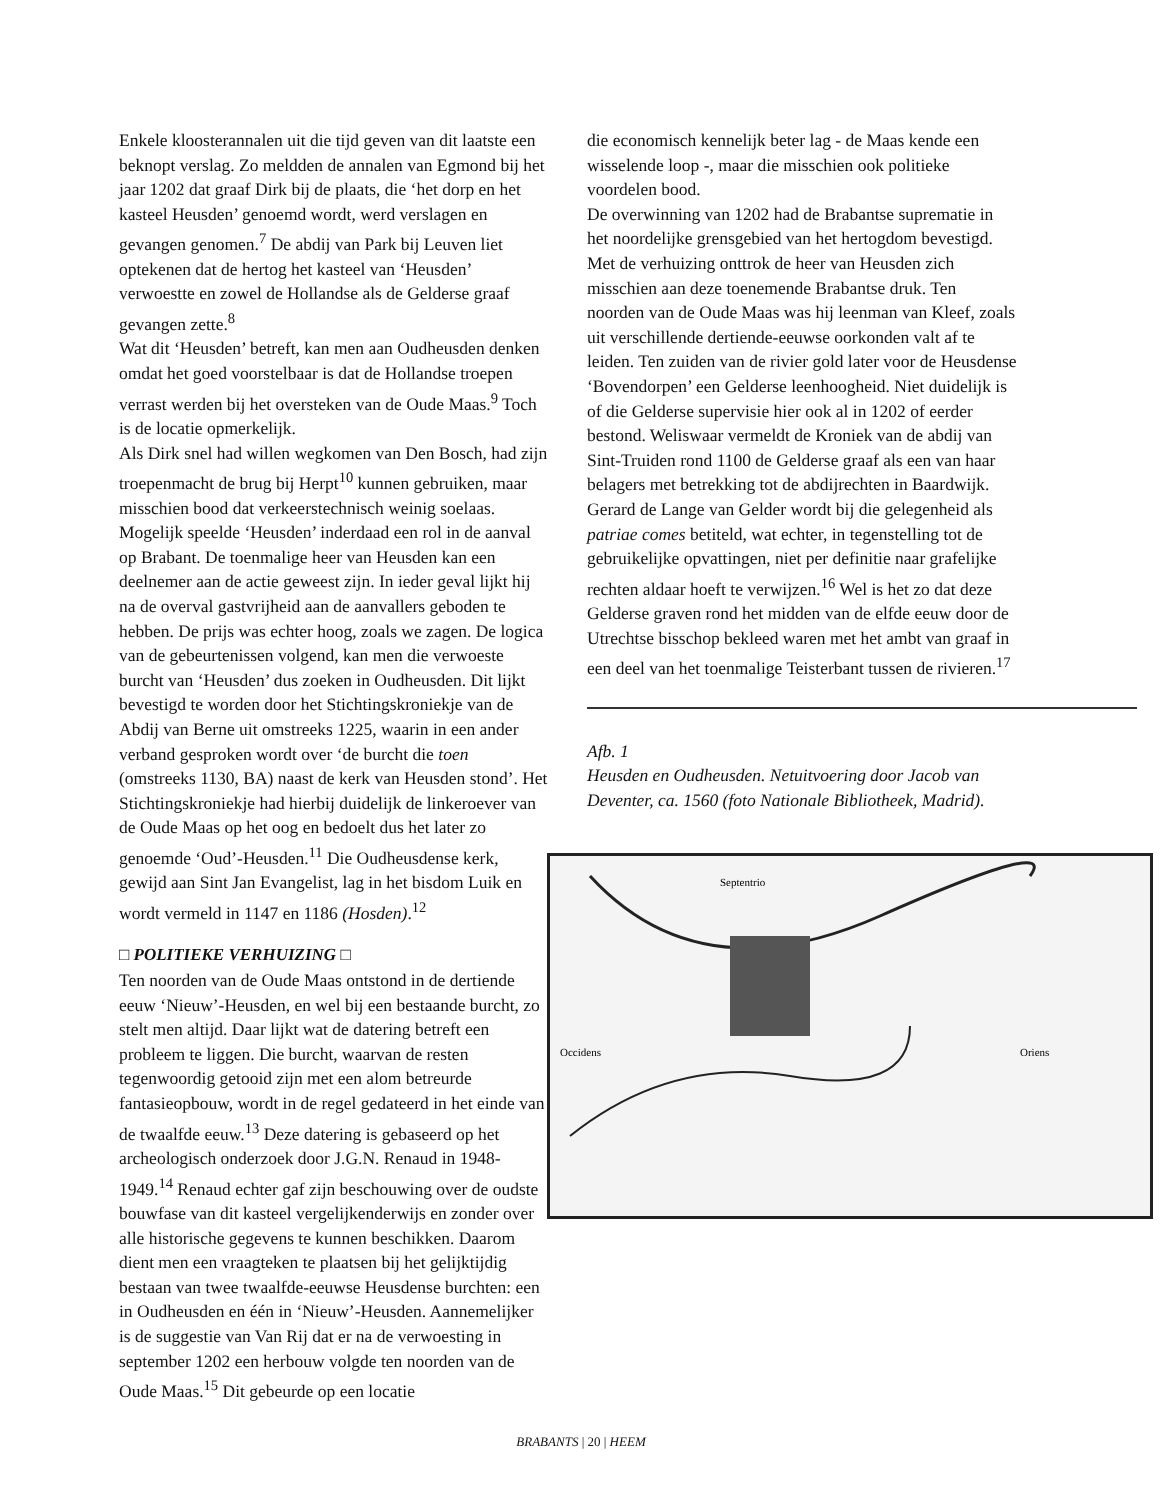Enkele kloosterannalen uit die tijd geven van dit laatste een beknopt verslag. Zo meldden de annalen van Egmond bij het jaar 1202 dat graaf Dirk bij de plaats, die ‘het dorp en het kasteel Heusden’ genoemd wordt, werd verslagen en gevangen genomen.<sup>7</sup> De abdij van Park bij Leuven liet optekenen dat de hertog het kasteel van ‘Heusden’ verwoestte en zowel de Hollandse als de Gelderse graaf gevangen zette.<sup>8</sup>
Wat dit ‘Heusden’ betreft, kan men aan Oudheusden denken omdat het goed voorstelbaar is dat de Hollandse troepen verrast werden bij het oversteken van de Oude Maas.<sup>9</sup> Toch is de locatie opmerkelijk.
Als Dirk snel had willen wegkomen van Den Bosch, had zijn troepenmacht de brug bij Herpt<sup>10</sup> kunnen gebruiken, maar misschien bood dat verkeerstechnisch weinig soelaas. Mogelijk speelde ‘Heusden’ inderdaad een rol in de aanval op Brabant. De toenmalige heer van Heusden kan een deelnemer aan de actie geweest zijn. In ieder geval lijkt hij na de overval gastvrijheid aan de aanvallers geboden te hebben. De prijs was echter hoog, zoals we zagen. De logica van de gebeurtenissen volgend, kan men die verwoeste burcht van ‘Heusden’ dus zoeken in Oudheusden. Dit lijkt bevestigd te worden door het Stichtingskroniekje van de Abdij van Berne uit omstreeks 1225, waarin in een ander verband gesproken wordt over ‘de burcht die toen (omstreeks 1130, BA) naast de kerk van Heusden stond’. Het Stichtingskroniekje had hierbij duidelijk de linkeroever van de Oude Maas op het oog en bedoelt dus het later zo genoemde ‘Oud’-Heusden.<sup>11</sup> Die Oudheusdense kerk, gewijd aan Sint Jan Evangelist, lag in het bisdom Luik en wordt vermeld in 1147 en 1186 (Hosden).<sup>12</sup>
□ POLITIEKE VERHUIZING □
Ten noorden van de Oude Maas ontstond in de dertiende eeuw ‘Nieuw’-Heusden, en wel bij een bestaande burcht, zo stelt men altijd. Daar lijkt wat de datering betreft een probleem te liggen. Die burcht, waarvan de resten tegenwoordig getooid zijn met een alom betreurde fantasieopbouw, wordt in de regel gedateerd in het einde van de twaalfde eeuw.<sup>13</sup> Deze datering is gebaseerd op het archeologisch onderzoek door J.G.N. Renaud in 1948-1949.<sup>14</sup> Renaud echter gaf zijn beschouwing over de oudste bouwfase van dit kasteel vergelijkenderwijs en zonder over alle historische gegevens te kunnen beschikken. Daarom dient men een vraagteken te plaatsen bij het gelijktijdig bestaan van twee twaalfde-eeuwse Heusdense burchten: een in Oudheusden en één in ‘Nieuw’-Heusden. Aannemelijker is de suggestie van Van Rij dat er na de verwoesting in september 1202 een herbouw volgde ten noorden van de Oude Maas.<sup>15</sup> Dit gebeurde op een locatie
die economisch kennelijk beter lag - de Maas kende een wisselende loop -, maar die misschien ook politieke voordelen bood.
De overwinning van 1202 had de Brabantse suprematie in het noordelijke grensgebied van het hertogdom bevestigd. Met de verhuizing onttrok de heer van Heusden zich misschien aan deze toenemende Brabantse druk. Ten noorden van de Oude Maas was hij leenman van Kleef, zoals uit verschillende dertiende-eeuwse oorkonden valt af te leiden. Ten zuiden van de rivier gold later voor de Heusdense ‘Bovendorpen’ een Gelderse leenhoogheid. Niet duidelijk is of die Gelderse supervisie hier ook al in 1202 of eerder bestond. Weliswaar vermeldt de Kroniek van de abdij van Sint-Truiden rond 1100 de Gelderse graaf als een van haar belagers met betrekking tot de abdijrechten in Baardwijk. Gerard de Lange van Gelder wordt bij die gelegenheid als patriae comes betiteld, wat echter, in tegenstelling tot de gebruikelijke opvattingen, niet per definitie naar grafelijke rechten aldaar hoeft te verwijzen.<sup>16</sup> Wel is het zo dat deze Gelderse graven rond het midden van de elfde eeuw door de Utrechtse bisschop bekleed waren met het ambt van graaf in een deel van het toenmalige Teisterbant tussen de rivieren.<sup>17</sup>
Afb. 1
Heusden en Oudheusden. Netuitvoering door Jacob van Deventer, ca. 1560 (foto Nationale Bibliotheek, Madrid).
Septentrio
Occidens
Oriens
BRABANTS | 20 | HEEM